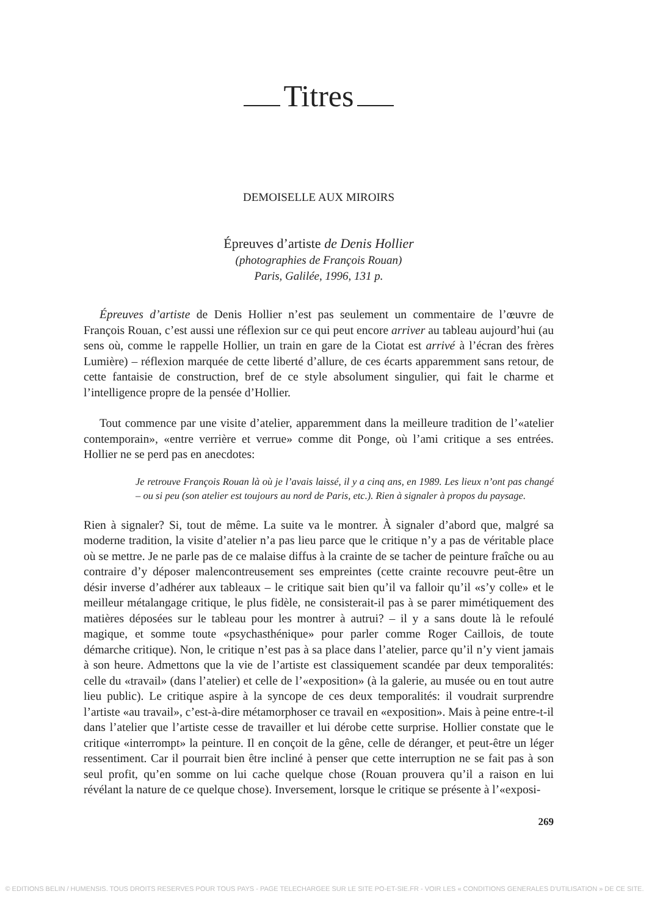Titres
DEMOISELLE AUX MIROIRS
Épreuves d’artiste de Denis Hollier
(photographies de François Rouan)
Paris, Galilée, 1996, 131 p.
Épreuves d’artiste de Denis Hollier n’est pas seulement un commentaire de l’œuvre de François Rouan, c’est aussi une réflexion sur ce qui peut encore arriver au tableau aujourd’hui (au sens où, comme le rappelle Hollier, un train en gare de la Ciotat est arrivé à l’écran des frères Lumière) – réflexion marquée de cette liberté d’allure, de ces écarts apparemment sans retour, de cette fantaisie de construction, bref de ce style absolument singulier, qui fait le charme et l’intelligence propre de la pensée d’Hollier.
Tout commence par une visite d’atelier, apparemment dans la meilleure tradition de l’«atelier contemporain», «entre verrière et verrue» comme dit Ponge, où l’ami critique a ses entrées. Hollier ne se perd pas en anecdotes:
Je retrouve François Rouan là où je l’avais laissé, il y a cinq ans, en 1989. Les lieux n’ont pas changé – ou si peu (son atelier est toujours au nord de Paris, etc.). Rien à signaler à propos du paysage.
Rien à signaler? Si, tout de même. La suite va le montrer. À signaler d’abord que, malgré sa moderne tradition, la visite d’atelier n’a pas lieu parce que le critique n’y a pas de véritable place où se mettre. Je ne parle pas de ce malaise diffus à la crainte de se tacher de peinture fraîche ou au contraire d’y déposer malencontreusement ses empreintes (cette crainte recouvre peut-être un désir inverse d’adhérer aux tableaux – le critique sait bien qu’il va falloir qu’il «s’y colle» et le meilleur métalangage critique, le plus fidèle, ne consisterait-il pas à se parer mimétiquement des matières déposées sur le tableau pour les montrer à autrui? – il y a sans doute là le refoulé magique, et somme toute «psychasthénique» pour parler comme Roger Caillois, de toute démarche critique). Non, le critique n’est pas à sa place dans l’atelier, parce qu’il n’y vient jamais à son heure. Admettons que la vie de l’artiste est classiquement scandée par deux temporalités: celle du «travail» (dans l’atelier) et celle de l’«exposition» (à la galerie, au musée ou en tout autre lieu public). Le critique aspire à la syncope de ces deux temporalités: il voudrait surprendre l’artiste «au travail», c’est-à-dire métamorphoser ce travail en «exposition». Mais à peine entre-t-il dans l’atelier que l’artiste cesse de travailler et lui dérobe cette surprise. Hollier constate que le critique «interrompt» la peinture. Il en conçoit de la gêne, celle de déranger, et peut-être un léger ressentiment. Car il pourrait bien être incliné à penser que cette interruption ne se fait pas à son seul profit, qu’en somme on lui cache quelque chose (Rouan prouvera qu’il a raison en lui révélant la nature de ce quelque chose). Inversement, lorsque le critique se présente à l’«exposi-
269
© EDITIONS BELIN / HUMENSIS. TOUS DROITS RESERVES POUR TOUS PAYS - PAGE TELECHARGEE SUR LE SITE PO-ET-SIE.FR - VOIR LES « CONDITIONS GENERALES D'UTILISATION » DE CE SITE.